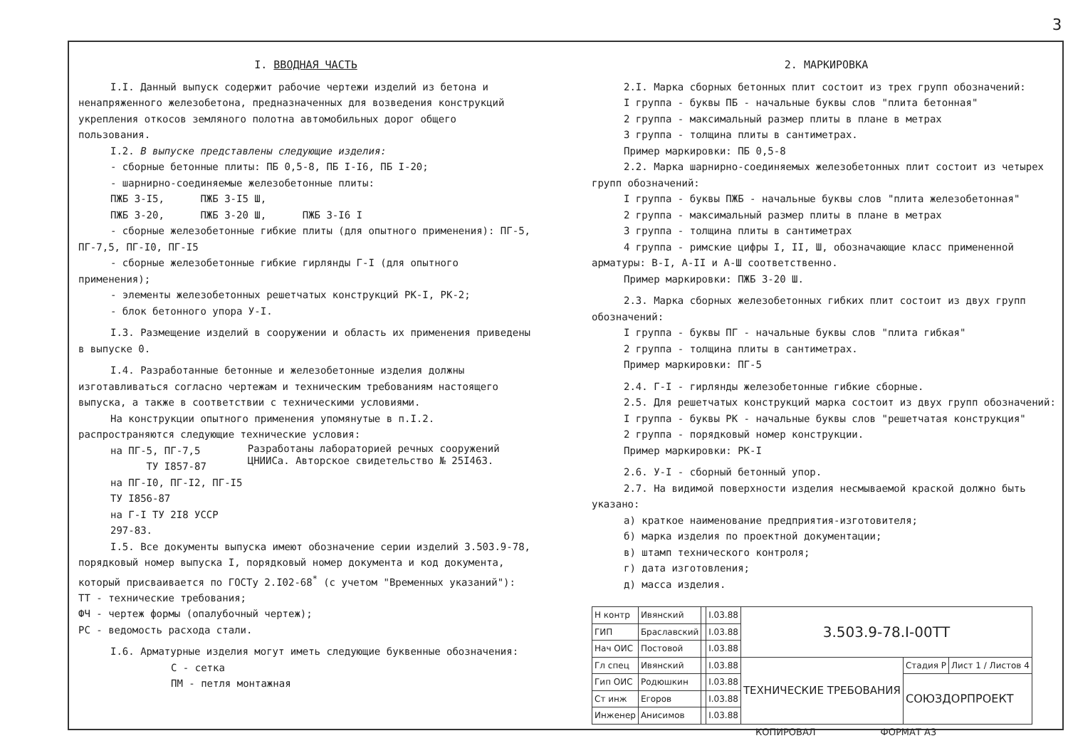3
I. ВВОДНАЯ ЧАСТЬ
I.I. Данный выпуск содержит рабочие чертежи изделий из бетона и ненапряженного железобетона, предназначенных для возведения конструкций укрепления откосов земляного полотна автомобильных дорог общего пользования.
I.2. В выпуске представлены следующие изделия:
- сборные бетонные плиты: ПБ 0,5-8, ПБ I-I6, ПБ I-20;
- шарнирно-соединяемые железобетонные плиты:
ПЖБ 3-I5, ПЖБ 3-I5 Ш,
ПЖБ 3-20, ПЖБ 3-20 Ш, ПЖБ 3-I6 I
- сборные железобетонные гибкие плиты (для опытного применения): ПГ-5, ПГ-7,5, ПГ-I0, ПГ-I5
- сборные железобетонные гибкие гирлянды Г-I (для опытного применения);
- элементы железобетонных решетчатых конструкций РК-I, РК-2;
- блок бетонного упора У-I.
I.3. Размещение изделий в сооружении и область их применения приведены в выпуске 0.
I.4. Разработанные бетонные и железобетонные изделия должны изготавливаться согласно чертежам и техническим требованиям настоящего выпуска, а также в соответствии с техническими условиями.
На конструкции опытного применения упомянутые в п.I.2. распространяются следующие технические условия:
на ПГ-5, ПГ-7,5 ТУ I857-87
на ПГ-I0, ПГ-I2, ПГ-I5 ТУ I856-87
на Г-I ТУ 2I8 УССР 297-83.
Разработаны лабораторией речных сооружений ЦНИИСа. Авторское свидетельство № 25I463.
I.5. Все документы выпуска имеют обозначение серии изделий 3.503.9-78, порядковый номер выпуска I, порядковый номер документа и код документа, который присваивается по ГОСТу 2.I02-68<sup>*</sup> (с учетом "Временных указаний"):
ТТ - технические требования;
ФЧ - чертеж формы (опалубочный чертеж);
РС - ведомость расхода стали.
I.6. Арматурные изделия могут иметь следующие буквенные обозначения:
С - сетка
ПМ - петля монтажная
2. МАРКИРОВКА
2.I. Марка сборных бетонных плит состоит из трех групп обозначений:
I группа - буквы ПБ - начальные буквы слов "плита бетонная"
2 группа - максимальный размер плиты в плане в метрах
3 группа - толщина плиты в сантиметрах.
Пример маркировки: ПБ 0,5-8
2.2. Марка шарнирно-соединяемых железобетонных плит состоит из четырех групп обозначений:
I группа - буквы ПЖБ - начальные буквы слов "плита железобетонная"
2 группа - максимальный размер плиты в плане в метрах
3 группа - толщина плиты в сантиметрах
4 группа - римские цифры I, II, Ш, обозначающие класс примененной арматуры: В-I, А-II и А-Ш соответственно.
Пример маркировки: ПЖБ 3-20 Ш.
2.3. Марка сборных железобетонных гибких плит состоит из двух групп обозначений:
I группа - буквы ПГ - начальные буквы слов "плита гибкая"
2 группа - толщина плиты в сантиметрах.
Пример маркировки: ПГ-5
2.4. Г-I - гирлянды железобетонные гибкие сборные.
2.5. Для решетчатых конструкций марка состоит из двух групп обозначений:
I группа - буквы РК - начальные буквы слов "решетчатая конструкция"
2 группа - порядковый номер конструкции.
Пример маркировки: РК-I
2.6. У-I - сборный бетонный упор.
2.7. На видимой поверхности изделия несмываемой краской должно быть указано:
а) краткое наименование предприятия-изготовителя;
б) марка изделия по проектной документации;
в) штамп технического контроля;
г) дата изготовления;
д) масса изделия.
| Н контр | Ивянский | | I.03.88 | 3.503.9-78.I-00ТТ | | |
| ГИП | Браславский | | I.03.88 | | | |
| Нач ОИС | Постовой | | I.03.88 | | | |
| Гл спец | Ивянский | | I.03.88 | ТЕХНИЧЕСКИЕ ТРЕБОВАНИЯ | Стадия Р | Лист 1 / Листов 4 |
| Гип ОИС | Родюшкин | | I.03.88 | | СОЮЗДОРПРОЕКТ | |
| Ст инж | Егоров | | I.03.88 | | | |
| Инженер | Анисимов | | I.03.88 | | | |
КОПИРОВАЛ ФОРМАТ А3